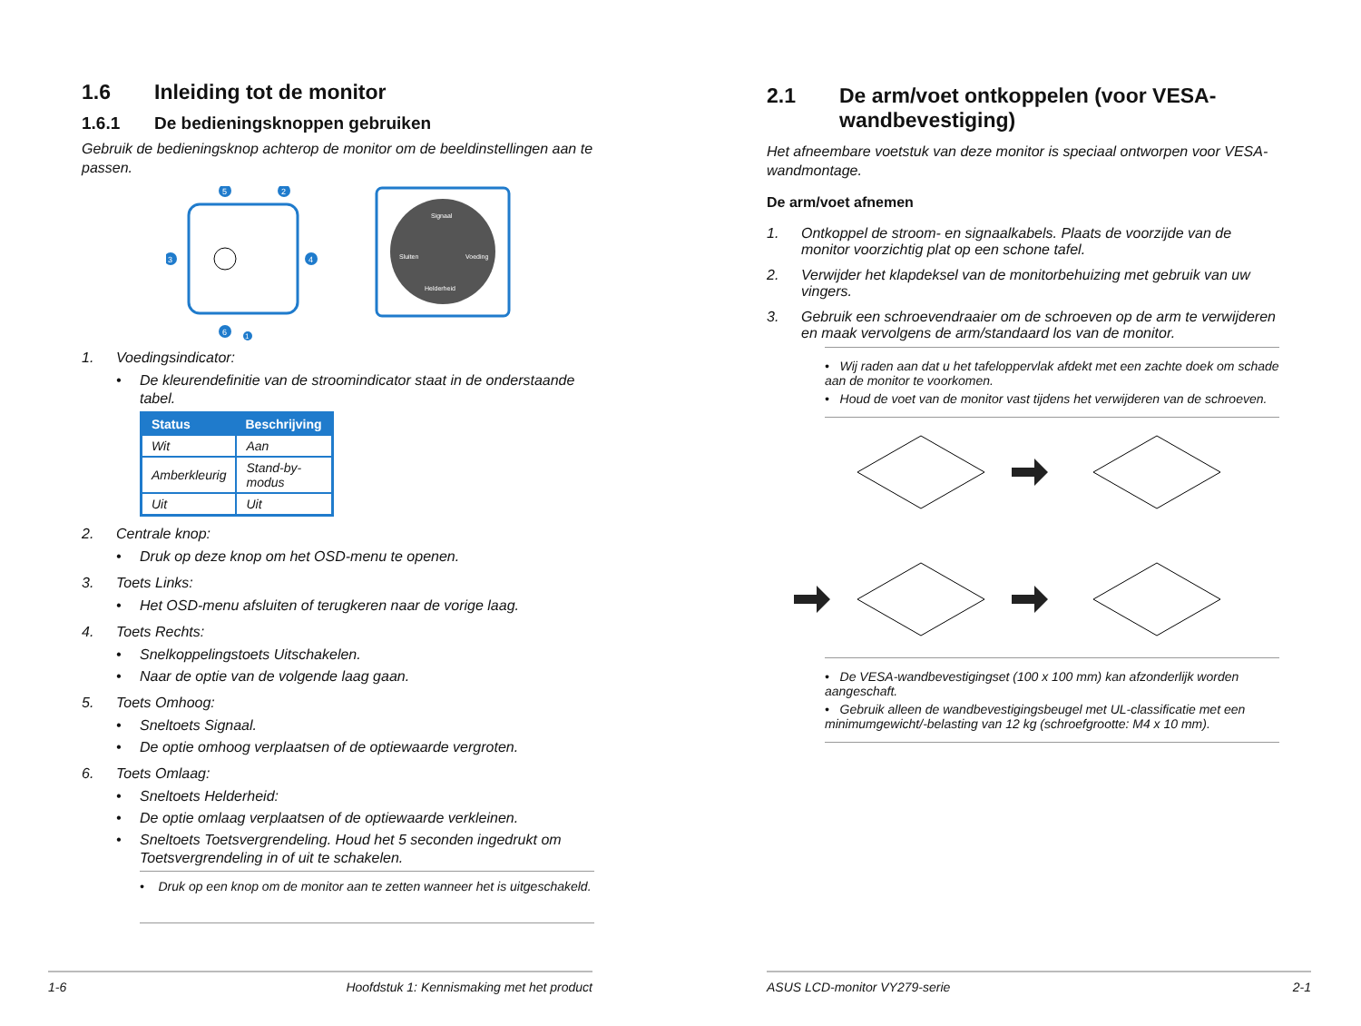1.6 Inleiding tot de monitor
1.6.1 De bedieningsknoppen gebruiken
Gebruik de bedieningsknop achterop de monitor om de beeldinstellingen aan te passen.
5
2
3
4
6
1
Signaal
Sluiten
Voeding
Helderheid
1. Voedingsindicator:
• De kleurendefinitie van de stroomindicator staat in de onderstaande tabel.
| Status | Beschrijving |
| --- | --- |
| Wit | Aan |
| Amberkleurig | Stand-by-modus |
| Uit | Uit |
2. Centrale knop:
• Druk op deze knop om het OSD-menu te openen.
3. Toets Links:
• Het OSD-menu afsluiten of terugkeren naar de vorige laag.
4. Toets Rechts:
• Snelkoppelingstoets Uitschakelen.
• Naar de optie van de volgende laag gaan.
5. Toets Omhoog:
• Sneltoets Signaal.
• De optie omhoog verplaatsen of de optiewaarde vergroten.
6. Toets Omlaag:
• Sneltoets Helderheid:
• De optie omlaag verplaatsen of de optiewaarde verkleinen.
• Sneltoets Toetsvergrendeling. Houd het 5 seconden ingedrukt om Toetsvergrendeling in of uit te schakelen.
• Druk op een knop om de monitor aan te zetten wanneer het is uitgeschakeld.
1-6 Hoofdstuk 1: Kennismaking met het product
2.1 De arm/voet ontkoppelen (voor VESA-wandbevestiging)
Het afneembare voetstuk van deze monitor is speciaal ontworpen voor VESA-wandmontage.
De arm/voet afnemen
1. Ontkoppel de stroom- en signaalkabels. Plaats de voorzijde van de monitor voorzichtig plat op een schone tafel.
2. Verwijder het klapdeksel van de monitorbehuizing met gebruik van uw vingers.
3. Gebruik een schroevendraaier om de schroeven op de arm te verwijderen en maak vervolgens de arm/standaard los van de monitor.
• Wij raden aan dat u het tafeloppervlak afdekt met een zachte doek om schade aan de monitor te voorkomen.
• Houd de voet van de monitor vast tijdens het verwijderen van de schroeven.
• De VESA-wandbevestigingset (100 x 100 mm) kan afzonderlijk worden aangeschaft.
• Gebruik alleen de wandbevestigingsbeugel met UL-classificatie met een minimumgewicht/-belasting van 12 kg (schroefgrootte: M4 x 10 mm).
ASUS LCD-monitor VY279-serie 2-1